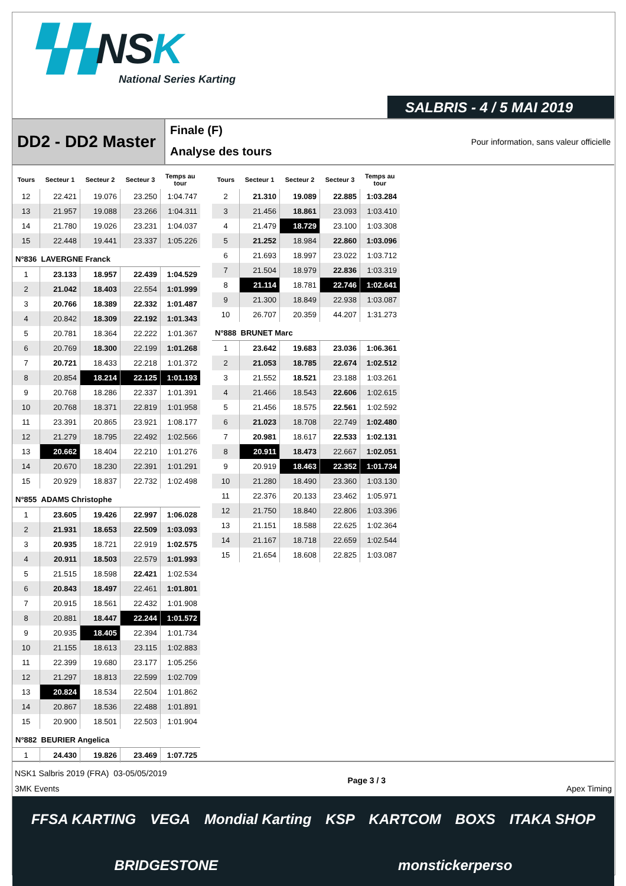▚▚NSK
National Series Karting
SALBRIS - 4 / 5 MAI 2019
DD2 - DD2 Master
Finale (F)
Analyse des tours
Pour information, sans valeur officielle
| Tours | Secteur 1 | Secteur 2 | Secteur 3 | Temps au tour |
| --- | --- | --- | --- | --- |
| 12 | 22.421 | 19.076 | 23.250 | 1:04.747 |
| 13 | 21.957 | 19.088 | 23.266 | 1:04.311 |
| 14 | 21.780 | 19.026 | 23.231 | 1:04.037 |
| 15 | 22.448 | 19.441 | 23.337 | 1:05.226 |
| N°836 LAVERGNE Franck | | | | |
| 1 | 23.133 | 18.957 | 22.439 | 1:04.529 |
| 2 | 21.042 | 18.403 | 22.554 | 1:01.999 |
| 3 | 20.766 | 18.389 | 22.332 | 1:01.487 |
| 4 | 20.842 | 18.309 | 22.192 | 1:01.343 |
| 5 | 20.781 | 18.364 | 22.222 | 1:01.367 |
| 6 | 20.769 | 18.300 | 22.199 | 1:01.268 |
| 7 | 20.721 | 18.433 | 22.218 | 1:01.372 |
| 8 | 20.854 | 18.214 | 22.125 | 1:01.193 |
| 9 | 20.768 | 18.286 | 22.337 | 1:01.391 |
| 10 | 20.768 | 18.371 | 22.819 | 1:01.958 |
| 11 | 23.391 | 20.865 | 23.921 | 1:08.177 |
| 12 | 21.279 | 18.795 | 22.492 | 1:02.566 |
| 13 | 20.662 | 18.404 | 22.210 | 1:01.276 |
| 14 | 20.670 | 18.230 | 22.391 | 1:01.291 |
| 15 | 20.929 | 18.837 | 22.732 | 1:02.498 |
| N°855 ADAMS Christophe | | | | |
| 1 | 23.605 | 19.426 | 22.997 | 1:06.028 |
| 2 | 21.931 | 18.653 | 22.509 | 1:03.093 |
| 3 | 20.935 | 18.721 | 22.919 | 1:02.575 |
| 4 | 20.911 | 18.503 | 22.579 | 1:01.993 |
| 5 | 21.515 | 18.598 | 22.421 | 1:02.534 |
| 6 | 20.843 | 18.497 | 22.461 | 1:01.801 |
| 7 | 20.915 | 18.561 | 22.432 | 1:01.908 |
| 8 | 20.881 | 18.447 | 22.244 | 1:01.572 |
| 9 | 20.935 | 18.405 | 22.394 | 1:01.734 |
| 10 | 21.155 | 18.613 | 23.115 | 1:02.883 |
| 11 | 22.399 | 19.680 | 23.177 | 1:05.256 |
| 12 | 21.297 | 18.813 | 22.599 | 1:02.709 |
| 13 | 20.824 | 18.534 | 22.504 | 1:01.862 |
| 14 | 20.867 | 18.536 | 22.488 | 1:01.891 |
| 15 | 20.900 | 18.501 | 22.503 | 1:01.904 |
| N°882 BEURIER Angelica | | | | |
| 1 | 24.430 | 19.826 | 23.469 | 1:07.725 |
| Tours | Secteur 1 | Secteur 2 | Secteur 3 | Temps au tour |
| --- | --- | --- | --- | --- |
| 2 | 21.310 | 19.089 | 22.885 | 1:03.284 |
| 3 | 21.456 | 18.861 | 23.093 | 1:03.410 |
| 4 | 21.479 | 18.729 | 23.100 | 1:03.308 |
| 5 | 21.252 | 18.984 | 22.860 | 1:03.096 |
| 6 | 21.693 | 18.997 | 23.022 | 1:03.712 |
| 7 | 21.504 | 18.979 | 22.836 | 1:03.319 |
| 8 | 21.114 | 18.781 | 22.746 | 1:02.641 |
| 9 | 21.300 | 18.849 | 22.938 | 1:03.087 |
| 10 | 26.707 | 20.359 | 44.207 | 1:31.273 |
| N°888 BRUNET Marc | | | | |
| 1 | 23.642 | 19.683 | 23.036 | 1:06.361 |
| 2 | 21.053 | 18.785 | 22.674 | 1:02.512 |
| 3 | 21.552 | 18.521 | 23.188 | 1:03.261 |
| 4 | 21.466 | 18.543 | 22.606 | 1:02.615 |
| 5 | 21.456 | 18.575 | 22.561 | 1:02.592 |
| 6 | 21.023 | 18.708 | 22.749 | 1:02.480 |
| 7 | 20.981 | 18.617 | 22.533 | 1:02.131 |
| 8 | 20.911 | 18.473 | 22.667 | 1:02.051 |
| 9 | 20.919 | 18.463 | 22.352 | 1:01.734 |
| 10 | 21.280 | 18.490 | 23.360 | 1:03.130 |
| 11 | 22.376 | 20.133 | 23.462 | 1:05.971 |
| 12 | 21.750 | 18.840 | 22.806 | 1:03.396 |
| 13 | 21.151 | 18.588 | 22.625 | 1:02.364 |
| 14 | 21.167 | 18.718 | 22.659 | 1:02.544 |
| 15 | 21.654 | 18.608 | 22.825 | 1:03.087 |
NSK1 Salbris 2019 (FRA) 03-05/05/2019
3MK Events
Page 3 / 3
Apex Timing
FFSA KARTING VEGA Mondial Karting KSP KARTCOM BOXS ITAKA SHOP BRIDGESTONE monstickerperso